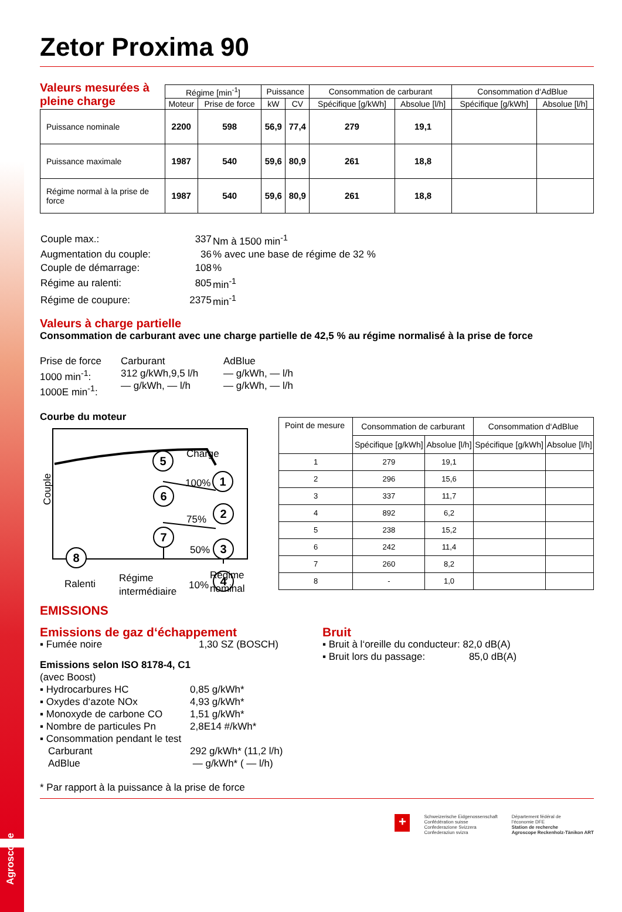Zetor Proxima 90
Valeurs mesurées à pleine charge
| | Régime [min<sup>-1</sup>] | | Puissance | | Consommation de carburant | | Consommation d‘AdBlue | |
| --- | --- | --- | --- | --- | --- | --- | --- | --- |
| | Moteur | Prise de force | kW | CV | Spécifique [g/kWh] | Absolue [l/h] | Spécifique [g/kWh] | Absolue [l/h] |
| Puissance nominale | 2200 | 598 | 56,9 | 77,4 | 279 | 19,1 | | |
| Puissance maximale | 1987 | 540 | 59,6 | 80,9 | 261 | 18,8 | | |
| Régime normal à la prise de force | 1987 | 540 | 59,6 | 80,9 | 261 | 18,8 | | |
| Couple max.: | 337 | Nm à 1500 min<sup>-1</sup> |
| Augmentation du couple: | 36 | % avec une base de régime de 32 % |
| Couple de démarrage: | 108 | % |
| Régime au ralenti: | 805 | min<sup>-1</sup> |
| Régime de coupure: | 2375 | min<sup>-1</sup> |
Valeurs à charge partielle
Consommation de carburant avec une charge partielle de 42,5 % au régime normalisé à la prise de force
Prise de force
1000 min<sup>-1</sup>:
1000E min<sup>-1</sup>:
Carburant
312 g/kWh,9,5 l/h
— g/kWh, — l/h
AdBlue
— g/kWh, — l/h
— g/kWh, — l/h
Courbe du moteur
Couple
5
1
6
2
7
3
4
8
Charge
100%
75%
50%
10%
Ralenti
Régime
intermédiaire
Régime
nominal
| Point de mesure | Consommation de carburant | | Consommation d‘AdBlue | |
| --- | --- | --- | --- | --- |
| | Spécifique [g/kWh] | Absolue [l/h] | Spécifique [g/kWh] | Absolue [l/h] |
| 1 | 279 | 19,1 | | |
| 2 | 296 | 15,6 | | |
| 3 | 337 | 11,7 | | |
| 4 | 892 | 6,2 | | |
| 5 | 238 | 15,2 | | |
| 6 | 242 | 11,4 | | |
| 7 | 260 | 8,2 | | |
| 8 | - | 1,0 | | |
EMISSIONS
Emissions de gaz d‘échappement
▪ Fumée noire 1,30 SZ (BOSCH)
Emissions selon ISO 8178-4, C1
(avec Boost)
▪ Hydrocarbures HC
▪ Oxydes d‘azote NOx
▪ Monoxyde de carbone CO
▪ Nombre de particules Pn
0,85 g/kWh*
4,93 g/kWh*
1,51 g/kWh*
2,8E14 #/kWh*
▪ Consommation pendant le test
Carburant
AdBlue
292 g/kWh* (11,2 l/h)
— g/kWh* ( — l/h)
Bruit
▪ Bruit à l‘oreille du conducteur: 82,0 dB(A)
▪ Bruit lors du passage: 85,0 dB(A)
* Par rapport à la puissance à la prise de force
+
Schweizerische Eidgenossenschaft
Confédération suisse
Confederazione Svizzera
Confederaziun svizra
Département fédéral de
l'économie DFE
Station de recherche
Agroscope Reckenholz-Tänikon ART
Agroscope